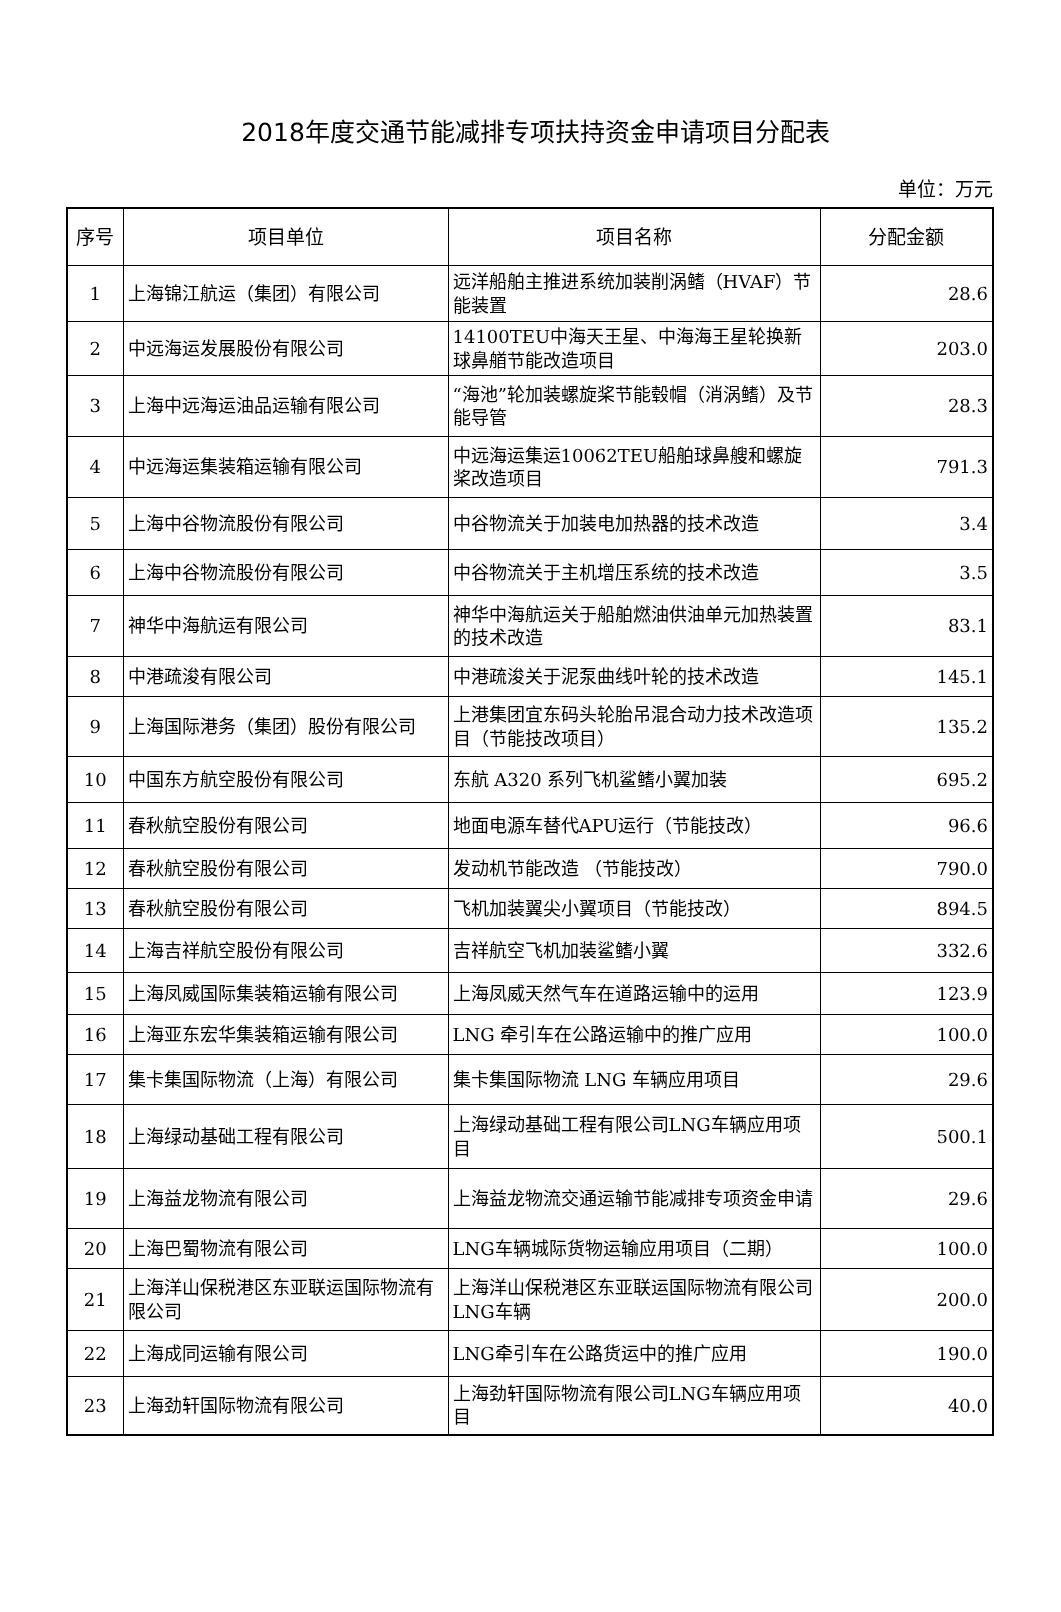2018年度交通节能减排专项扶持资金申请项目分配表
单位：万元
| 序号 | 项目单位 | 项目名称 | 分配金额 |
| --- | --- | --- | --- |
| 1 | 上海锦江航运（集团）有限公司 | 远洋船舶主推进系统加装削涡鳍（HVAF）节能装置 | 28.6 |
| 2 | 中远海运发展股份有限公司 | 14100TEU中海天王星、中海海王星轮换新球鼻艏节能改造项目 | 203.0 |
| 3 | 上海中远海运油品运输有限公司 | “海池”轮加装螺旋桨节能毂帽（消涡鳍）及节能导管 | 28.3 |
| 4 | 中远海运集装箱运输有限公司 | 中远海运集运10062TEU船舶球鼻艘和螺旋桨改造项目 | 791.3 |
| 5 | 上海中谷物流股份有限公司 | 中谷物流关于加装电加热器的技术改造 | 3.4 |
| 6 | 上海中谷物流股份有限公司 | 中谷物流关于主机增压系统的技术改造 | 3.5 |
| 7 | 神华中海航运有限公司 | 神华中海航运关于船舶燃油供油单元加热装置的技术改造 | 83.1 |
| 8 | 中港疏浚有限公司 | 中港疏浚关于泥泵曲线叶轮的技术改造 | 145.1 |
| 9 | 上海国际港务（集团）股份有限公司 | 上港集团宜东码头轮胎吊混合动力技术改造项目（节能技改项目） | 135.2 |
| 10 | 中国东方航空股份有限公司 | 东航 A320 系列飞机鲨鳍小翼加装 | 695.2 |
| 11 | 春秋航空股份有限公司 | 地面电源车替代APU运行（节能技改） | 96.6 |
| 12 | 春秋航空股份有限公司 | 发动机节能改造 （节能技改） | 790.0 |
| 13 | 春秋航空股份有限公司 | 飞机加装翼尖小翼项目（节能技改） | 894.5 |
| 14 | 上海吉祥航空股份有限公司 | 吉祥航空飞机加装鲨鳍小翼 | 332.6 |
| 15 | 上海凤威国际集装箱运输有限公司 | 上海凤威天然气车在道路运输中的运用 | 123.9 |
| 16 | 上海亚东宏华集装箱运输有限公司 | LNG 牵引车在公路运输中的推广应用 | 100.0 |
| 17 | 集卡集国际物流（上海）有限公司 | 集卡集国际物流 LNG 车辆应用项目 | 29.6 |
| 18 | 上海绿动基础工程有限公司 | 上海绿动基础工程有限公司LNG车辆应用项目 | 500.1 |
| 19 | 上海益龙物流有限公司 | 上海益龙物流交通运输节能减排专项资金申请 | 29.6 |
| 20 | 上海巴蜀物流有限公司 | LNG车辆城际货物运输应用项目（二期） | 100.0 |
| 21 | 上海洋山保税港区东亚联运国际物流有限公司 | 上海洋山保税港区东亚联运国际物流有限公司 LNG车辆 | 200.0 |
| 22 | 上海成同运输有限公司 | LNG牵引车在公路货运中的推广应用 | 190.0 |
| 23 | 上海劲轩国际物流有限公司 | 上海劲轩国际物流有限公司LNG车辆应用项目 | 40.0 |